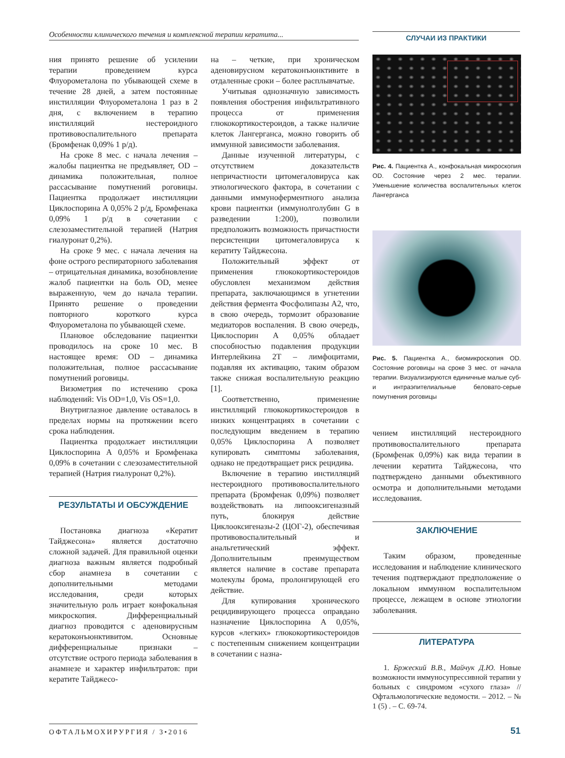Особенности клинического течения и комплексной терапии кератита... СЛУЧАИ ИЗ ПРАКТИКИ
ния принято решение об усилении терапии проведением курса Флуорометалона по убывающей схеме в течение 28 дней, а затем постоянные инстилляции Флуорометалона 1 раз в 2 дня, с включением в терапию инстилляций нестероидного противовоспалительного препарата (Бромфенак 0,09% 1 р/д).
На сроке 8 мес. с начала лечения – жалобы пациентка не предъявляет, OD – динамика положительная, полное рассасывание помутнений роговицы. Пациентка продолжает инстилляции Циклоспорина А 0,05% 2 р/д, Бромфенака 0,09% 1 р/д в сочетании с слезозаместительной терапией (Натрия гиалуронат 0,2%).
На сроке 9 мес. с начала лечения на фоне острого респираторного заболевания – отрицательная динамика, возобновление жалоб пациентки на боль OD, менее выраженную, чем до начала терапии. Принято решение о проведении повторного короткого курса Флуорометалона по убывающей схеме.
Плановое обследование пациентки проводилось на сроке 10 мес. В настоящее время: OD – динамика положительная, полное рассасывание помутнений роговицы.
Визометрия по истечению срока наблюдений: Vis OD=1,0, Vis OS=1,0.
Внутриглазное давление оставалось в пределах нормы на протяжении всего срока наблюдения.
Пациентка продолжает инстилляции Циклоспорина А 0,05% и Бромфенака 0,09% в сочетании с слезозаместительной терапией (Натрия гиалуронат 0,2%).
РЕЗУЛЬТАТЫ И ОБСУЖДЕНИЕ
Постановка диагноза «Кератит Тайджесона» является достаточно сложной задачей. Для правильной оценки диагноза важным является подробный сбор анамнеза в сочетании с дополнительными методами исследования, среди которых значительную роль играет конфокальная микроскопия. Дифференциальный диагноз проводится с аденовирусным кератоконъюнктивитом. Основные дифференциальные признаки – отсутствие острого периода заболевания в анамнезе и характер инфильтратов: при кератите Тайджесо-
на – четкие, при хроническом аденовирусном кератоконъюнктивите в отдаленные сроки – более расплывчатые.
Учитывая однозначную зависимость появления обострения инфильтративного процесса от применения глюкокортикостероидов, а также наличие клеток Лангерганса, можно говорить об иммунной зависимости заболевания.
Данные изученной литературы, с отсутствием доказательств непричастности цитомегаловируса как этиологического фактора, в сочетании с данными иммуноферментного анализа крови пациентки (иммунолголубин G в разведении 1:200), позволили предположить возможность причастности персистенции цитомегаловируса к кератиту Тайджесона.
Положительный эффект от применения глюкокортикостероидов обусловлен механизмом действия препарата, заключающимся в угнетении действия фермента Фосфолипазы А2, что, в свою очередь, тормозит образование медиаторов воспаления. В свою очередь, Циклоспорин А 0,05% обладает способностью подавления продукции Интерлейкина 2Т – лимфоцитами, подавляя их активацию, таким образом также снижая воспалительную реакцию [1].
Соответственно, применение инстилляций глюкокортикостероидов в низких концентрациях в сочетании с последующим введением в терапию 0,05% Циклоспорина А позволяет купировать симптомы заболевания, однако не предотвращает риск рецидива.
Включение в терапию инстилляций нестероидного противовоспалительного препарата (Бромфенак 0,09%) позволяет воздействовать на липооксигеназный путь, блокируя действие Циклооксигеназы-2 (ЦОГ-2), обеспечивая противовоспалительный и анальгетический эффект. Дополнительным преимуществом является наличие в составе препарата молекулы брома, пролонгирующей его действие.
Для купирования хронического рецидивирующего процесса оправдано назначение Циклоспорина А 0,05%, курсов «легких» глюкокортикостероидов с постепенным снижением концентрации в сочетании с назна-
Рис. 4. Пациентка А., конфокальная микроскопия OD. Состояние через 2 мес. терапии. Уменьшение количества воспалительных клеток Лангерганса
Рис. 5. Пациентка А., биомикроскопия OD. Состояние роговицы на сроке 3 мес. от начала терапии. Визуализируются единичные малые суб- и интраэпителиальные беловато-серые помутнения роговицы
чением инстилляций нестероидного противовоспалительного препарата (Бромфенак 0,09%) как вида терапии в лечении кератита Тайджесона, что подтверждено данными объективного осмотра и дополнительными методами исследования.
ЗАКЛЮЧЕНИЕ
Таким образом, проведенные исследования и наблюдение клинического течения подтверждают предположение о локальном иммунном воспалительном процессе, лежащем в основе этиологии заболевания.
ЛИТЕРАТУРА
1. Бржеский В.В., Майчук Д.Ю. Новые возможности иммуносупрессивной терапии у больных с синдромом «сухого глаза» // Офтальмологические ведомости. – 2012. – № 1 (5) . – С. 69-74.
ОФТАЛЬМОХИРУРГИЯ / 3•2016 51